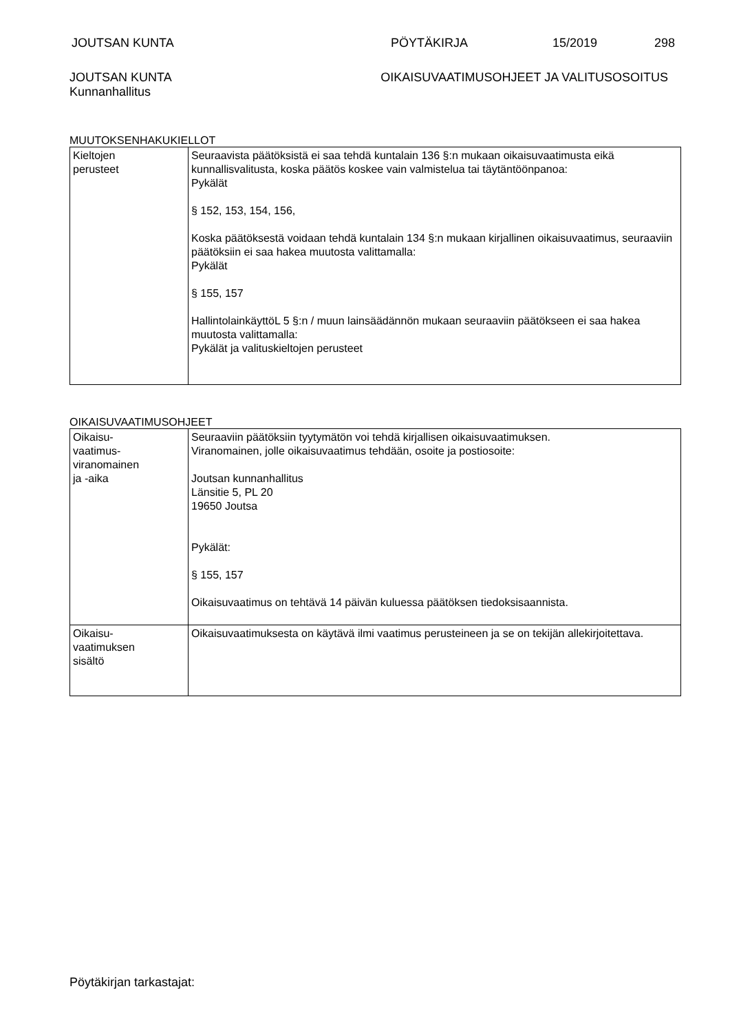JOUTSAN KUNTA PÖYTÄKIRJA 15/2019 298
JOUTSAN KUNTA
Kunnanhallitus
OIKAISUVAATIMUSOHJEET JA VALITUSOSOITUS
MUUTOKSENHAKUKIELLOT
| Kieltojen perusteet | Seuraavista päätöksistä ei saa tehdä kuntalain 136 §:n mukaan oikaisuvaatimusta eikä kunnallisvalitusta, koska päätös koskee vain valmistelua tai täytäntöönpanoa: Pykälät § 152, 153, 154, 156, Koska päätöksestä voidaan tehdä kuntalain 134 §:n mukaan kirjallinen oikaisuvaatimus, seuraaviin päätöksiin ei saa hakea muutosta valittamalla: Pykälät § 155, 157 HallintolainkäyttöL 5 §:n / muun lainsäädännön mukaan seuraaviin päätökseen ei saa hakea muutosta valittamalla: Pykälät ja valituskieltojen perusteet |
OIKAISUVAATIMUSOHJEET
| Oikaisu- vaatimus- viranomainen ja -aika | Seuraaviin päätöksiin tyytymätön voi tehdä kirjallisen oikaisuvaatimuksen. Viranomainen, jolle oikaisuvaatimus tehdään, osoite ja postiosoite: Joutsan kunnanhallitus Länsitie 5, PL 20 19650 Joutsa Pykälät: § 155, 157 Oikaisuvaatimus on tehtävä 14 päivän kuluessa päätöksen tiedoksisaannista. |
| Oikaisu- vaatimuksen sisältö | Oikaisuvaatimuksesta on käytävä ilmi vaatimus perusteineen ja se on tekijän allekirjoitettava. |
Pöytäkirjan tarkastajat: